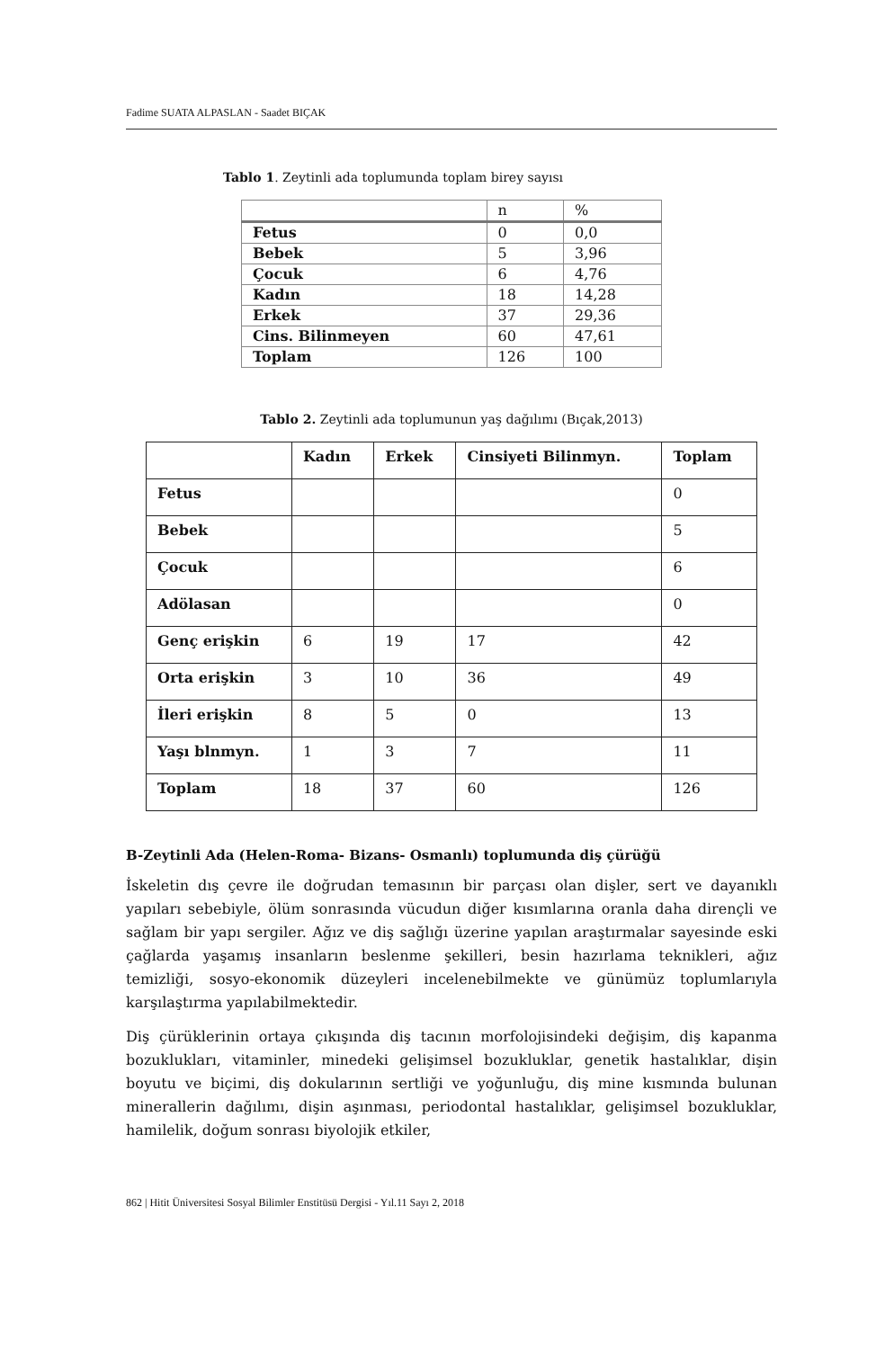Fadime SUATA ALPASLAN - Saadet BIÇAK
Tablo 1. Zeytinli ada toplumunda toplam birey sayısı
| | n | % |
| Fetus | 0 | 0,0 |
| Bebek | 5 | 3,96 |
| Çocuk | 6 | 4,76 |
| Kadın | 18 | 14,28 |
| Erkek | 37 | 29,36 |
| Cins. Bilinmeyen | 60 | 47,61 |
| Toplam | 126 | 100 |
Tablo 2. Zeytinli ada toplumunun yaş dağılımı (Bıçak,2013)
| | Kadın | Erkek | Cinsiyeti Bilinmyn. | Toplam |
| --- | --- | --- | --- | --- |
| Fetus | | | | 0 |
| Bebek | | | | 5 |
| Çocuk | | | | 6 |
| Adölasan | | | | 0 |
| Genç erişkin | 6 | 19 | 17 | 42 |
| Orta erişkin | 3 | 10 | 36 | 49 |
| İleri erişkin | 8 | 5 | 0 | 13 |
| Yaşı blnmyn. | 1 | 3 | 7 | 11 |
| Toplam | 18 | 37 | 60 | 126 |
B-Zeytinli Ada (Helen-Roma- Bizans- Osmanlı) toplumunda diş çürüğü
İskeletin dış çevre ile doğrudan temasının bir parçası olan dişler, sert ve dayanıklı yapıları sebebiyle, ölüm sonrasında vücudun diğer kısımlarına oranla daha dirençli ve sağlam bir yapı sergiler. Ağız ve diş sağlığı üzerine yapılan araştırmalar sayesinde eski çağlarda yaşamış insanların beslenme şekilleri, besin hazırlama teknikleri, ağız temizliği, sosyo-ekonomik düzeyleri incelenebilmekte ve günümüz toplumlarıyla karşılaştırma yapılabilmektedir.
Diş çürüklerinin ortaya çıkışında diş tacının morfolojisindeki değişim, diş kapanma bozuklukları, vitaminler, minedeki gelişimsel bozukluklar, genetik hastalıklar, dişin boyutu ve biçimi, diş dokularının sertliği ve yoğunluğu, diş mine kısmında bulunan minerallerin dağılımı, dişin aşınması, periodontal hastalıklar, gelişimsel bozukluklar, hamilelik, doğum sonrası biyolojik etkiler,
862 | Hitit Üniversitesi Sosyal Bilimler Enstitüsü Dergisi - Yıl.11 Sayı 2, 2018